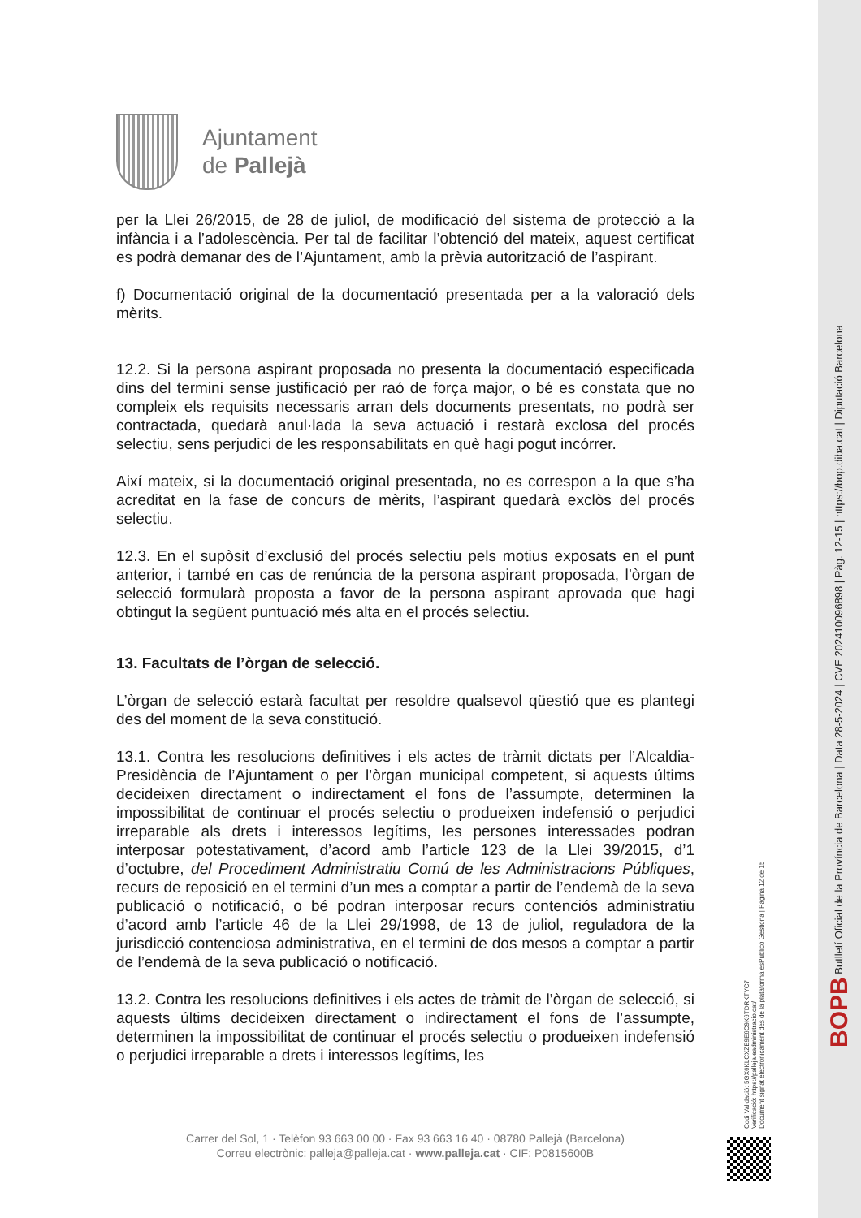Ajuntament
de Pallejà
per la Llei 26/2015, de 28 de juliol, de modificació del sistema de protecció a la infància i a l’adolescència. Per tal de facilitar l’obtenció del mateix, aquest certificat es podrà demanar des de l’Ajuntament, amb la prèvia autorització de l’aspirant.
f) Documentació original de la documentació presentada per a la valoració dels mèrits.
12.2. Si la persona aspirant proposada no presenta la documentació especificada dins del termini sense justificació per raó de força major, o bé es constata que no compleix els requisits necessaris arran dels documents presentats, no podrà ser contractada, quedarà anul·lada la seva actuació i restarà exclosa del procés selectiu, sens perjudici de les responsabilitats en què hagi pogut incórrer.
Així mateix, si la documentació original presentada, no es correspon a la que s’ha acreditat en la fase de concurs de mèrits, l’aspirant quedarà exclòs del procés selectiu.
12.3. En el supòsit d’exclusió del procés selectiu pels motius exposats en el punt anterior, i també en cas de renúncia de la persona aspirant proposada, l’òrgan de selecció formularà proposta a favor de la persona aspirant aprovada que hagi obtingut la següent puntuació més alta en el procés selectiu.
13. Facultats de l’òrgan de selecció.
L’òrgan de selecció estarà facultat per resoldre qualsevol qüestió que es plantegi des del moment de la seva constitució.
13.1. Contra les resolucions definitives i els actes de tràmit dictats per l’Alcaldia-Presidència de l’Ajuntament o per l’òrgan municipal competent, si aquests últims decideixen directament o indirectament el fons de l’assumpte, determinen la impossibilitat de continuar el procés selectiu o produeixen indefensió o perjudici irreparable als drets i interessos legítims, les persones interessades podran interposar potestativament, d’acord amb l’article 123 de la Llei 39/2015, d’1 d’octubre, del Procediment Administratiu Comú de les Administracions Públiques, recurs de reposició en el termini d’un mes a comptar a partir de l’endemà de la seva publicació o notificació, o bé podran interposar recurs contenciós administratiu d’acord amb l’article 46 de la Llei 29/1998, de 13 de juliol, reguladora de la jurisdicció contenciosa administrativa, en el termini de dos mesos a comptar a partir de l’endemà de la seva publicació o notificació.
13.2. Contra les resolucions definitives i els actes de tràmit de l’òrgan de selecció, si aquests últims decideixen directament o indirectament el fons de l’assumpte, determinen la impossibilitat de continuar el procés selectiu o produeixen indefensió o perjudici irreparable a drets i interessos legítims, les
Carrer del Sol, 1 · Telèfon 93 663 00 00 · Fax 93 663 16 40 · 08780 Pallejà (Barcelona)
Correu electrònic: palleja@palleja.cat · www.palleja.cat · CIF: P0815600B
BOPB Butlletí Oficial de la Província de Barcelona | Data 28-5-2024 | CVE 202410096898 | Pàg. 12-15 | https://bop.diba.cat | Diputació Barcelona
Codi Validació: 5GX6KLCXZE9E6C9K6TDRKTYC7
Verificació: https://palleja.eadministracio.cat/
Document signat electrònicament des de la plataforma esPublico Gestiona | Pàgina 12 de 15